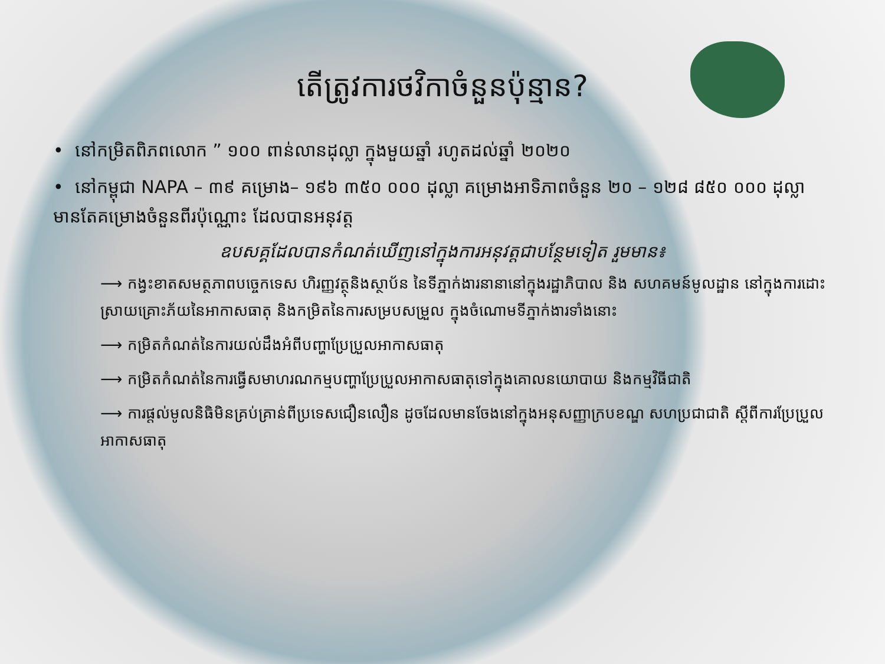តើត្រូវការថវិកាចំនួនប៉ុន្មាន?
• នៅកម្រិតពិភពលោក ” ១០០ ពាន់លានដុល្លា ក្នុងមួយឆ្នាំ រហូតដល់ឆ្នាំ ២០២០
• នៅកម្ពុជា NAPA – ៣៩ គម្រោង– ១៩៦ ៣៥០ ០០០ ដុល្លា គម្រោងអាទិភាពចំនួន ២០ – ១២៨ ៨៥០ ០០០ ដុល្លា មានតែគម្រោងចំនួនពីរប៉ុណ្ណោះ ដែលបានអនុវត្ត
ឧបសគ្គដែលបានកំណត់ឃើញនៅក្នុងការអនុវត្តជាបន្ថែមទៀត រួមមាន៖
⟶ កង្វះខាតសមត្ថភាពបច្ចេកទេស ហិរញ្ញវត្ថុនិងស្ថាប័ន នៃទីភ្នាក់ងារនានានៅក្នុងរដ្ឋាភិបាល និង សហគមន៍មូលដ្ឋាន នៅក្នុងការដោះស្រាយគ្រោះភ័យនៃអាកាសធាតុ និងកម្រិតនៃការសម្របសម្រួល ក្នុងចំណោមទីភ្នាក់ងារទាំងនោះ
⟶ កម្រិតកំណត់នៃការយល់ដឹងអំពីបញ្ហាប្រែប្រួលអាកាសធាតុ
⟶ កម្រិតកំណត់នៃការធ្វើសមាហរណកម្មបញ្ហាប្រែប្រួលអាកាសធាតុទៅក្នុងគោលនយោបាយ និងកម្មវិធីជាតិ
⟶ ការផ្តល់មូលនិធិមិនគ្រប់គ្រាន់ពីប្រទេសជឿនលឿន ដូចដែលមានចែងនៅក្នុងអនុសញ្ញាក្របខណ្ឌ សហប្រជាជាតិ ស្តីពីការប្រែប្រួលអាកាសធាតុ